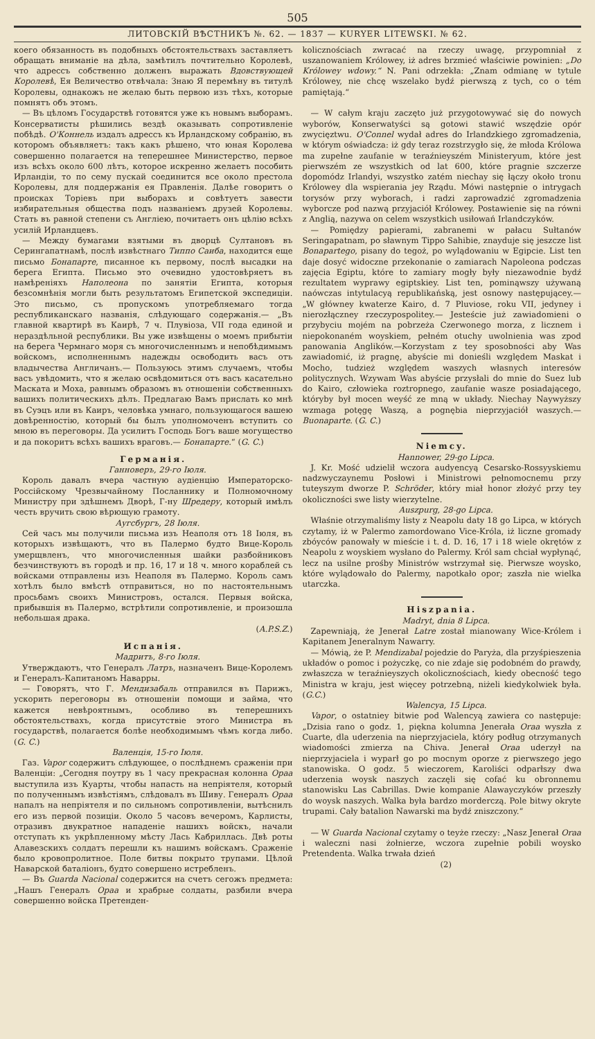505
ЛИТОВСКІЙ ВѢСТНИКЪ №. 62. — 1837 — KURYER LITEWSKI. № 62.
коего обязанность въ подобныхъ обстоятельствахъ заставляетъ обращать вниманіе на дѣла, замѣтилъ почтительно Королевѣ, что адрессъ собственно долженъ выражать Вдовствующей Королевѣ, Ея Величество отвѣчала: Знаю Я перемѣну въ титулѣ Королевы, однакожъ не желаю быть первою изъ тѣхъ, которые помнятъ объ этомъ.
— Въ цѣломъ Государствѣ готовятся уже къ новымъ выборамъ. Консерватисты рѣшились вездѣ оказывать сопротивленіе побѣдѣ. О'Коннель издалъ адрессъ къ Ирландскому собранію, въ которомъ объявляетъ: такъ какъ рѣшено, что юная Королева совершенно полагается на теперешнее Министерство, первое изъ всѣхъ около 600 лѣтъ, которое искренно желаетъ пособить Ирландіи, то по сему пускай соединится все около престола Королевы, для поддержанія ея Правленія. Далѣе говоритъ о происках Торіевъ при выборахъ и совѣтуетъ завести избирательныя общества подъ названіемъ друзей Королевы. Стать въ равной степени съ Англіею, почитаетъ онъ цѣлію всѣхъ усилій Ирландцевъ.
— Между бумагами взятыми въ дворцѣ Султановъ въ Серингапатнамѣ, послѣ извѣстнаго Типпо Саиба, находится еще письмо Бонапарте, писанное къ первому, послѣ высадки на берега Египта. Письмо это очевидно удостовѣряетъ въ намѣреніяхъ Наполеона по занятіи Египта, которыя безсомнѣнія могли быть результатомъ Египетской экспедиціи. Это письмо, съ пропускомъ употребляемаго тогда республиканскаго названія, слѣдующаго содержанія.— „Въ главной квартирѣ въ Каирѣ, 7 ч. Плувіоза, VII года единой и нераздѣльной республики. Вы уже извѣщены о моемъ прибытіи на берега Чермнаго моря съ многочисленнымъ и непобѣдимымъ войскомъ, исполненнымъ надежды освободить васъ отъ владычества Англичанъ.— Пользуюсь этимъ случаемъ, чтобы васъ увѣдомить, что я желаю освѣдомиться отъ васъ касательно Маската и Моха, равнымъ образомъ въ отношеніи собственныхъ вашихъ политическихъ дѣлъ. Предлагаю Вамъ прислать ко мнѣ въ Суэцъ или въ Каиръ, человѣка умнаго, пользующагося вашею довѣренностію, который бы былъ уполномоченъ вступить со мною въ переговоры. Да усилитъ Господь Богъ ваше могущество и да покоритъ всѣхъ вашихъ враговъ.— Бонапарте.“ (G. C.)
Германія.
Ганноверъ, 29-го Іюля.
Король давалъ вчера частную аудіенцію Императорско-Россійскому Чрезвычайному Посланнику и Полномочному Министру при здѣшнемъ Дворѣ, Г-ну Шредеру, который имѣлъ честь вручить свою вѣрющую грамоту.
Аугсбургъ, 28 Іюля.
Сей часъ мы получили письма изъ Неаполя отъ 18 Іюля, въ которыхъ извѣщаютъ, что въ Палермо будто Вице-Король умерщвленъ, что многочисленныя шайки разбойниковъ безчинствуютъ въ городѣ и пр. 16, 17 и 18 ч. много кораблей съ войсками отправлены изъ Неаполя въ Палермо. Король самъ хотѣлъ было вмѣстѣ отправиться, но по настоятельнымъ просьбамъ своихъ Министровъ, остался. Первыя войска, прибывшія въ Палермо, встрѣтили сопротивленіе, и произошла небольшая драка.
(A.P.S.Z.)
Испанія.
Мадритъ, 8-го Іюля.
Утверждаютъ, что Генералъ Латръ, назначенъ Вице-Королемъ и Генералъ-Капитаномъ Наварры.
— Говорятъ, что Г. Мендизабаль отправился въ Парижъ, ускорить переговоры въ отношеніи помощи и займа, что кажется невѣроятнымъ, особливо въ теперешнихъ обстоятельствахъ, когда присутствіе этого Министра въ государствѣ, полагается болѣе необходимымъ чѣмъ когда либо. (G. C.)
Валенція, 15-го Іюля.
Газ. Vapor содержитъ слѣдующее, о послѣднемъ сраженіи при Валенціи: „Сегодня поутру въ 1 часу прекрасная колонна Ораа выступила изъ Куарты, чтобы напасть на непріятеля, который по полученнымъ извѣстіямъ, слѣдовалъ въ Шиву. Генералъ Ораа напалъ на непріятеля и по сильномъ сопротивленіи, вытѣснилъ его изъ первой позиціи. Около 5 часовъ вечеромъ, Карлисты, отразивъ двукратное нападеніе нашихъ войскъ, начали отступать къ укрѣпленному мѣсту Лась Кабриллась. Двѣ роты Алавезскихъ солдатъ перешли къ нашимъ войскамъ. Сраженіе было кровопролитное. Поле битвы покрыто трупами. Цѣлой Наварской баталіонъ, будто совершено истребленъ.
— Въ Guarda Nacional содержится на счетъ сегожъ предмета: „Нашъ Генералъ Ораа и храбрые солдаты, разбили вчера совершенно войска Претенден-
kolicznościach zwracać na rzeczy uwagę, przypomniał z uszanowaniem Królowey, iż adres brzmieć właściwie powinien: „Do Królowey wdowy.“ N. Pani odrzekła: „Znam odmianę w tytule Królowey, nie chcę wszelako bydź pierwszą z tych, co o tém pamiętają.“
— W całym kraju zaczęto już przygotowywać się do nowych wyborów, Konserwatyści są gotowi stawić wszędzie opór zwycięztwu. O'Connel wydał adres do Irlandzkiego zgromadzenia, w którym oświadcza: iż gdy teraz rozstrzygło się, że młoda Królowa ma zupełne zaufanie w teraźnieyszém Ministeryum, które jest pierwszém ze wszystkich od lat 600, które pragnie szczerze dopomódz Irlandyi, wszystko zatém niechay się łączy około tronu Królowey dla wspierania jey Rządu. Mówi następnie o intrygach torysów przy wyborach, i radzi zaprowadzić zgromadzenia wyborcze pod nazwą przyjaciół Królowey. Postawienie się na równi z Anglią, nazywa on celem wszystkich usiłowań Irlandczyków.
— Pomiędzy papierami, zabranemi w pałacu Sułtanów Seringapatnam, po sławnym Tippo Sahibie, znayduje się jeszcze list Bonapartego, pisany do tegoż, po wylądowaniu w Egipcie. List ten daje dosyć widoczne przekonanie o zamiarach Napoleona podczas zajęcia Egiptu, które to zamiary mogły były niezawodnie bydź rezultatem wyprawy egiptskiey. List ten, pominąwszy używaną naówczas intytulacyą republikańską, jest osnowy następującey.— „W główney kwaterze Kairo, d. 7 Pluviose, roku VII, jedyney i nierozłączney rzeczypospolitey.— Jesteście już zawiadomieni o przybyciu mojém na pobrzeża Czerwonego morza, z licznem i niepokonaném woyskiem, pełném otuchy uwolnienia was zpod panowania Anglików.—Korzystam z tey sposobności aby Was zawiadomić, iż pragnę, abyście mi donieśli względem Maskat i Mocho, tudzież względem waszych własnych interesów politycznych. Wzywam Was abyście przysłali do mnie do Suez lub do Kairo, człowieka roztropnego, zaufanie wasze posiadającego, któryby był mocen weyść ze mną w układy. Niechay Naywyższy wzmaga potęgę Waszą, a pognębia nieprzyjaciół waszych.— Buonaparte. (G. C.)
Niemcy.
Hannower, 29-go Lipca.
J. Kr. Mość udzielił wczora audyencyą Cesarsko-Rossyyskiemu nadzwyczaynemu Posłowi i Ministrowi pełnomocnemu przy tuteyszym dworze P. Schröder, który miał honor złożyć przy tey okoliczności swe listy wierzytelne.
Auszpurg, 28-go Lipca.
Właśnie otrzymaliśmy listy z Neapolu daty 18 go Lipca, w których czytamy, iż w Palermo zamordowano Vice-Króla, iż liczne gromady zbóyców panowały w mieście i t. d. D. 16, 17 i 18 wiele okrętów z Neapolu z woyskiem wysłano do Palermy. Król sam chciał wypłynąć, lecz na usilne prośby Ministrów wstrzymał się. Pierwsze woysko, które wylądowało do Palermy, napotkało opor; zaszła nie wielka utarczka.
Hiszpania.
Madryt, dnia 8 Lipca.
Zapewniają, że Jenerał Latre został mianowany Wice-Królem i Kapitanem Jeneralnym Nawarry.
— Mówią, że P. Mendizabal pojedzie do Paryża, dla przyśpieszenia układów o pomoc i pożyczkę, co nie zdaje się podobném do prawdy, zwłaszcza w teraźnieyszych okolicznościach, kiedy obecność tego Ministra w kraju, jest więcey potrzebną, niżeli kiedykolwiek była. (G.C.)
Walencya, 15 Lipca.
Vapor, o ostatniey bitwie pod Walencyą zawiera co następuje: „Dzisia rano o godz. 1, piękna kolumna Jenerała Oraa wyszła z Cuarte, dla uderzenia na nieprzyjaciela, który podług otrzymanych wiadomości zmierza na Chiva. Jenerał Oraa uderzył na nieprzyjaciela i wyparł go po mocnym oporze z pierwszego jego stanowiska. O godz. 5 wieczorem, Karoliści odparłszy dwa uderzenia woysk naszych zaczęli się cofać ku obronnemu stanowisku Las Cabrillas. Dwie kompanie Alawayczyków przeszły do woysk naszych. Walka była bardzo morderczą. Pole bitwy okryte trupami. Cały batalion Nawarski ma bydź zniszczony.“
— W Guarda Nacional czytamy o teyże rzeczy: „Nasz Jenerał Oraa i waleczni nasi żołnierze, wczora zupełnie pobili woysko Pretendenta. Walka trwała dzień
(2)